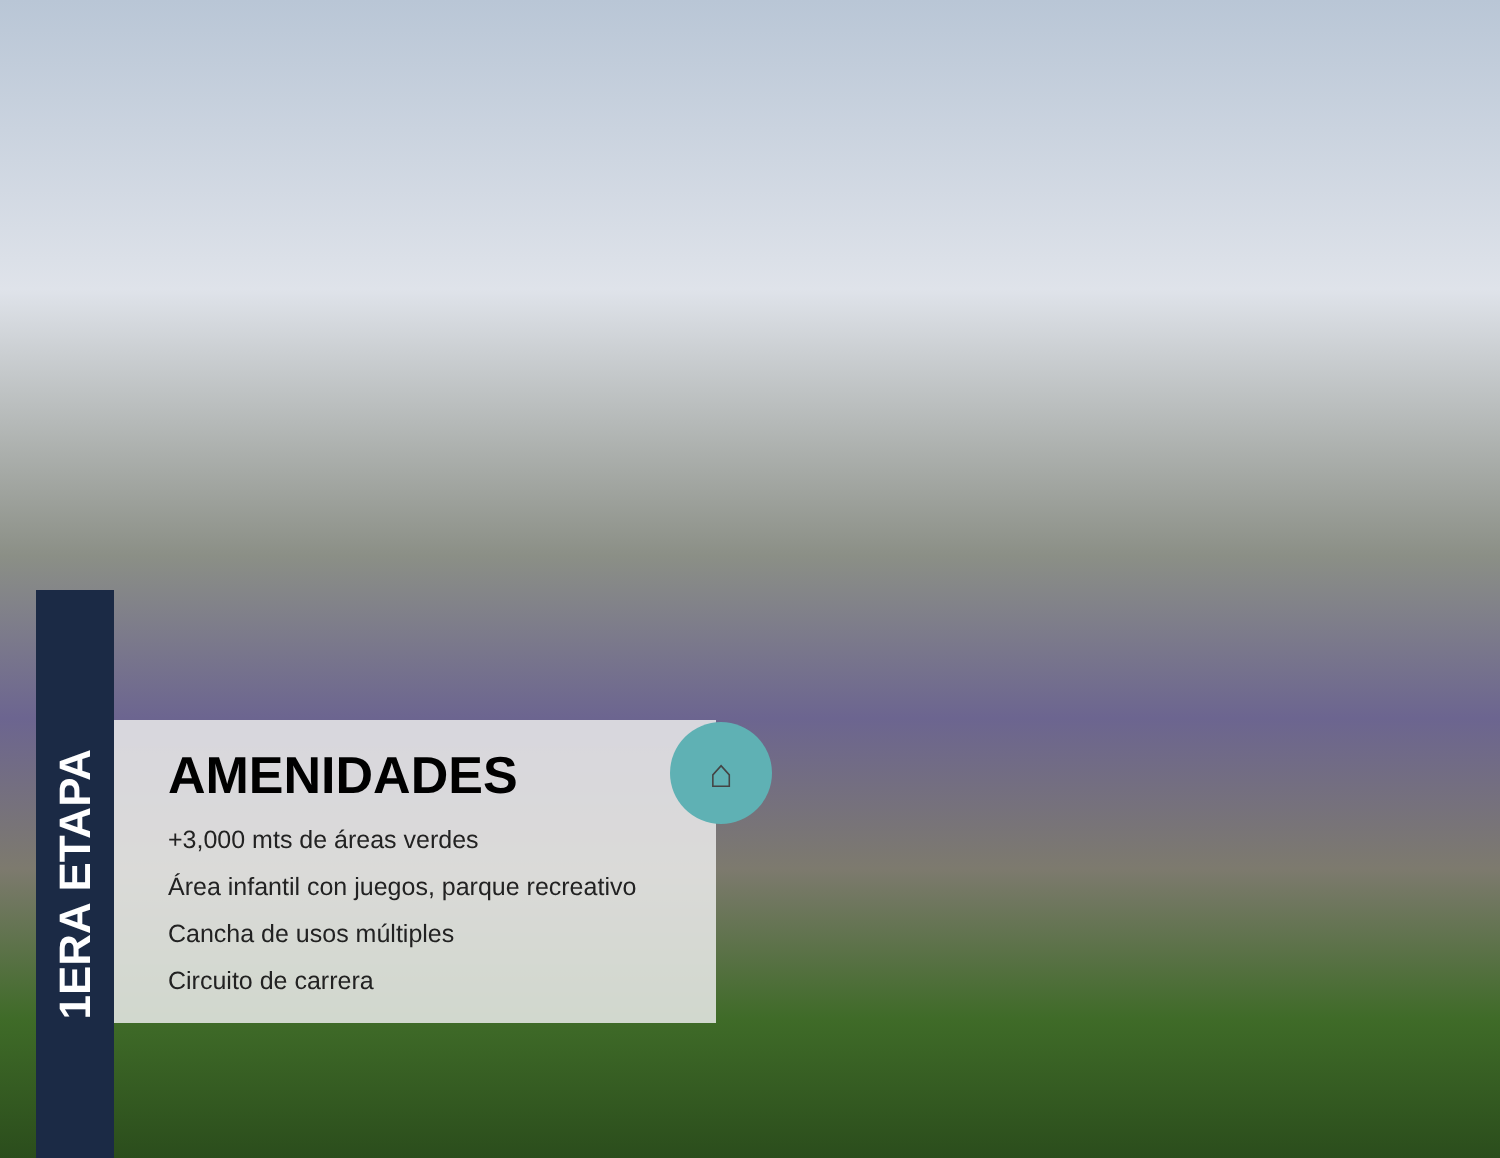1ERA ETAPA
⌂
AMENIDADES
+3,000 mts de áreas verdes
Área infantil con juegos, parque recreativo
Cancha de usos múltiples
Circuito de carrera